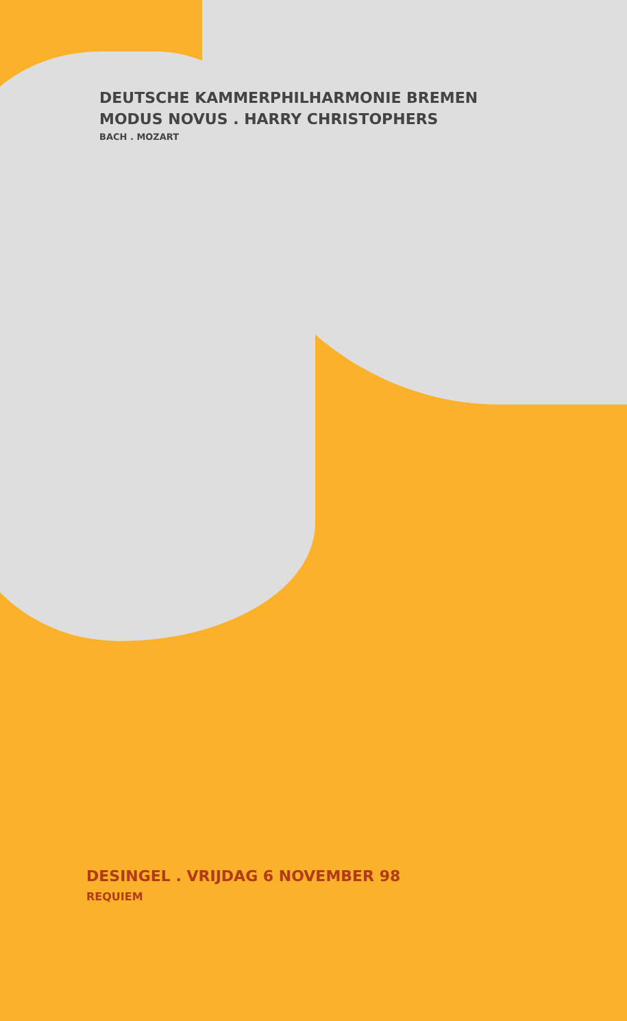DEUTSCHE KAMMERPHILHARMONIE BREMEN
MODUS NOVUS . HARRY CHRISTOPHERS
BACH . MOZART
DESINGEL . VRIJDAG 6 NOVEMBER 98
REQUIEM